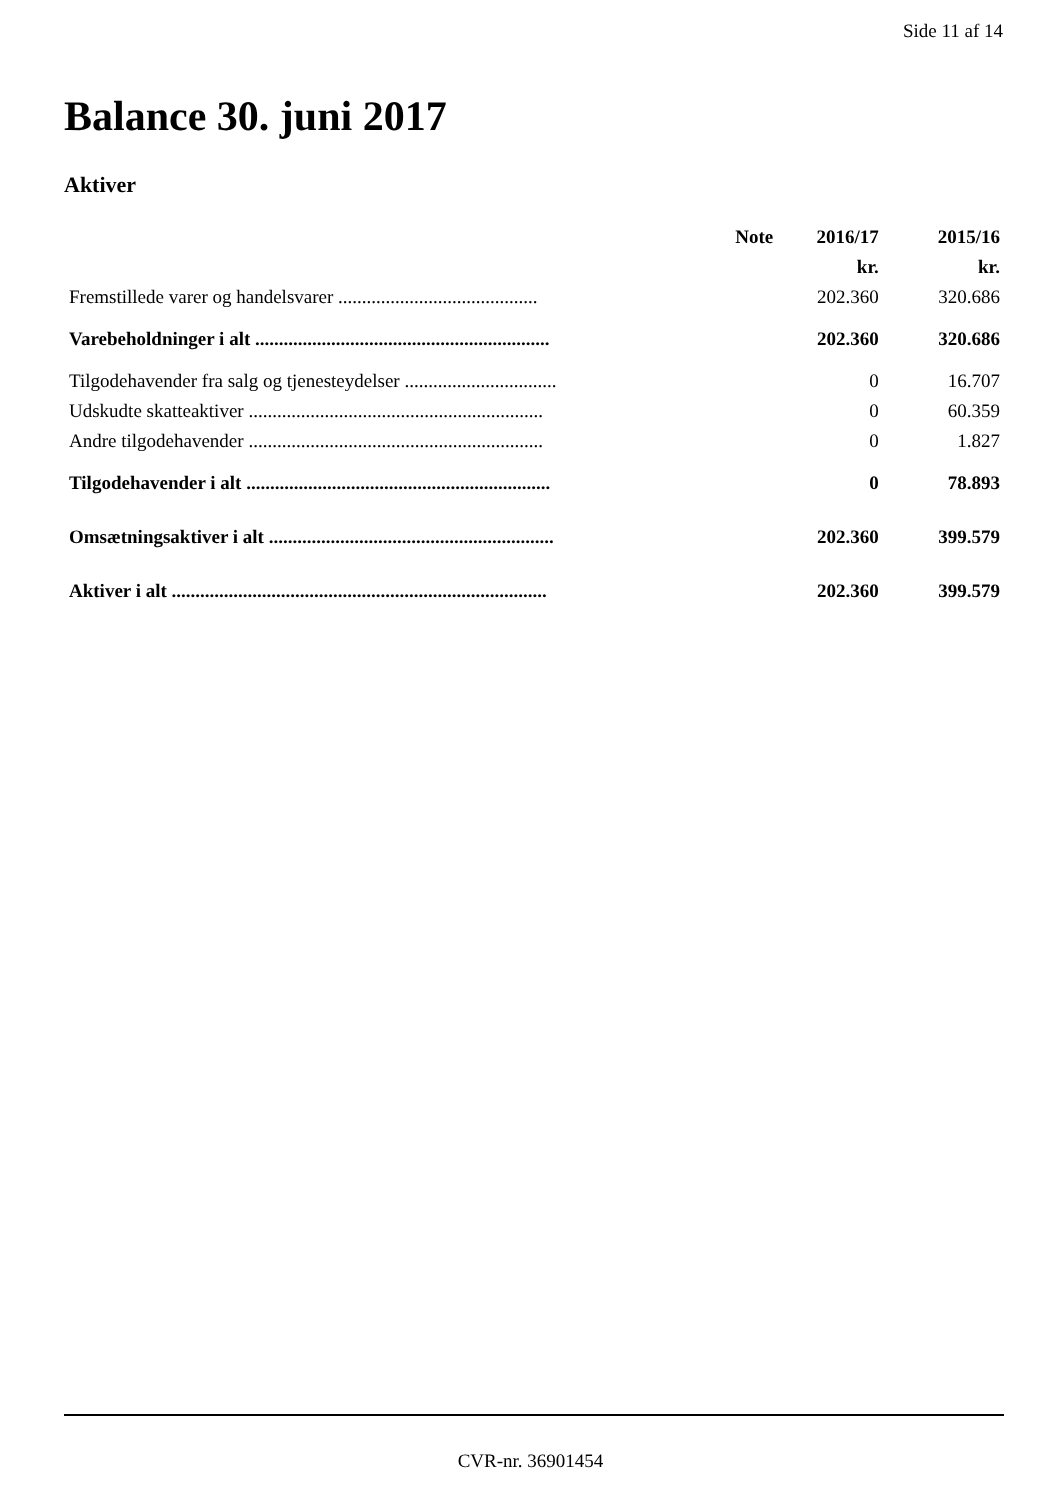Side 11 af 14
Balance 30. juni 2017
Aktiver
| | Note | 2016/17 | 2015/16 |
| --- | --- | --- | --- |
| | | kr. | kr. |
| Fremstillede varer og handelsvarer .......................................... | | 202.360 | 320.686 |
| Varebeholdninger i alt .............................................................. | | 202.360 | 320.686 |
| Tilgodehavender fra salg og tjenesteydelser ................................ | | 0 | 16.707 |
| Udskudte skatteaktiver .............................................................. | | 0 | 60.359 |
| Andre tilgodehavender .............................................................. | | 0 | 1.827 |
| Tilgodehavender i alt ................................................................ | | 0 | 78.893 |
| Omsætningsaktiver i alt ............................................................ | | 202.360 | 399.579 |
| Aktiver i alt ............................................................................... | | 202.360 | 399.579 |
CVR-nr. 36901454